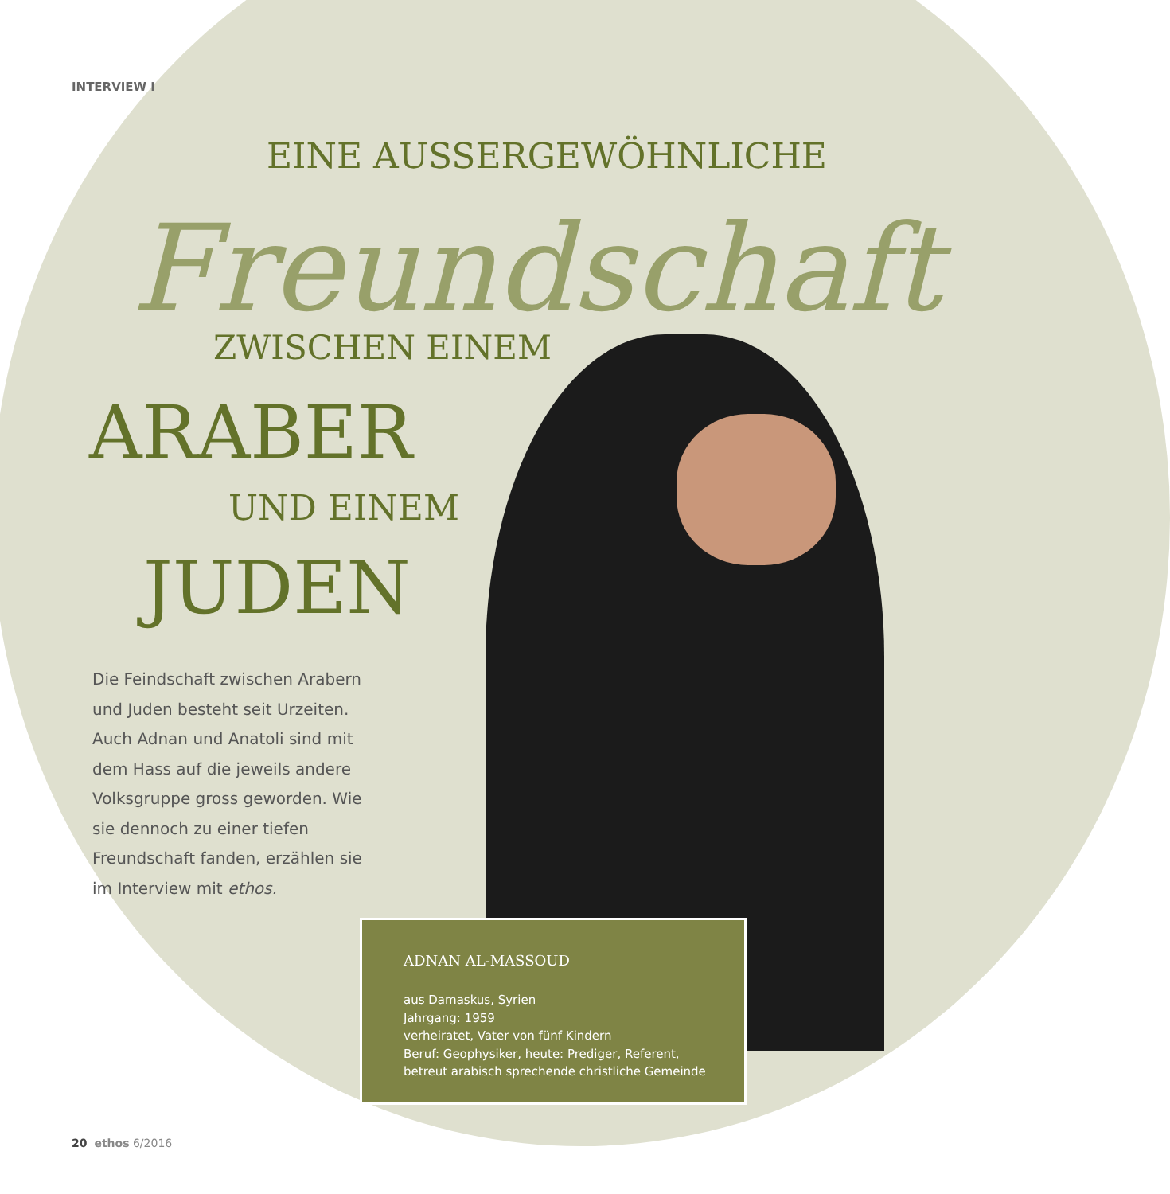INTERVIEW I
EINE AUSSERGEWÖHNLICHE
Freundschaft
ZWISCHEN EINEM
ARABER
UND EINEM
JUDEN
Die Feindschaft zwischen Arabern und Juden besteht seit Urzeiten. Auch Adnan und Anatoli sind mit dem Hass auf die jeweils andere Volksgruppe gross geworden. Wie sie dennoch zu einer tiefen Freundschaft fanden, erzählen sie im Interview mit ethos.
ADNAN AL-MASSOUD
aus Damaskus, Syrien
Jahrgang: 1959
verheiratet, Vater von fünf Kindern
Beruf: Geophysiker, heute: Prediger, Referent,
betreut arabisch sprechende christliche Gemeinde
20 ethos 6/2016